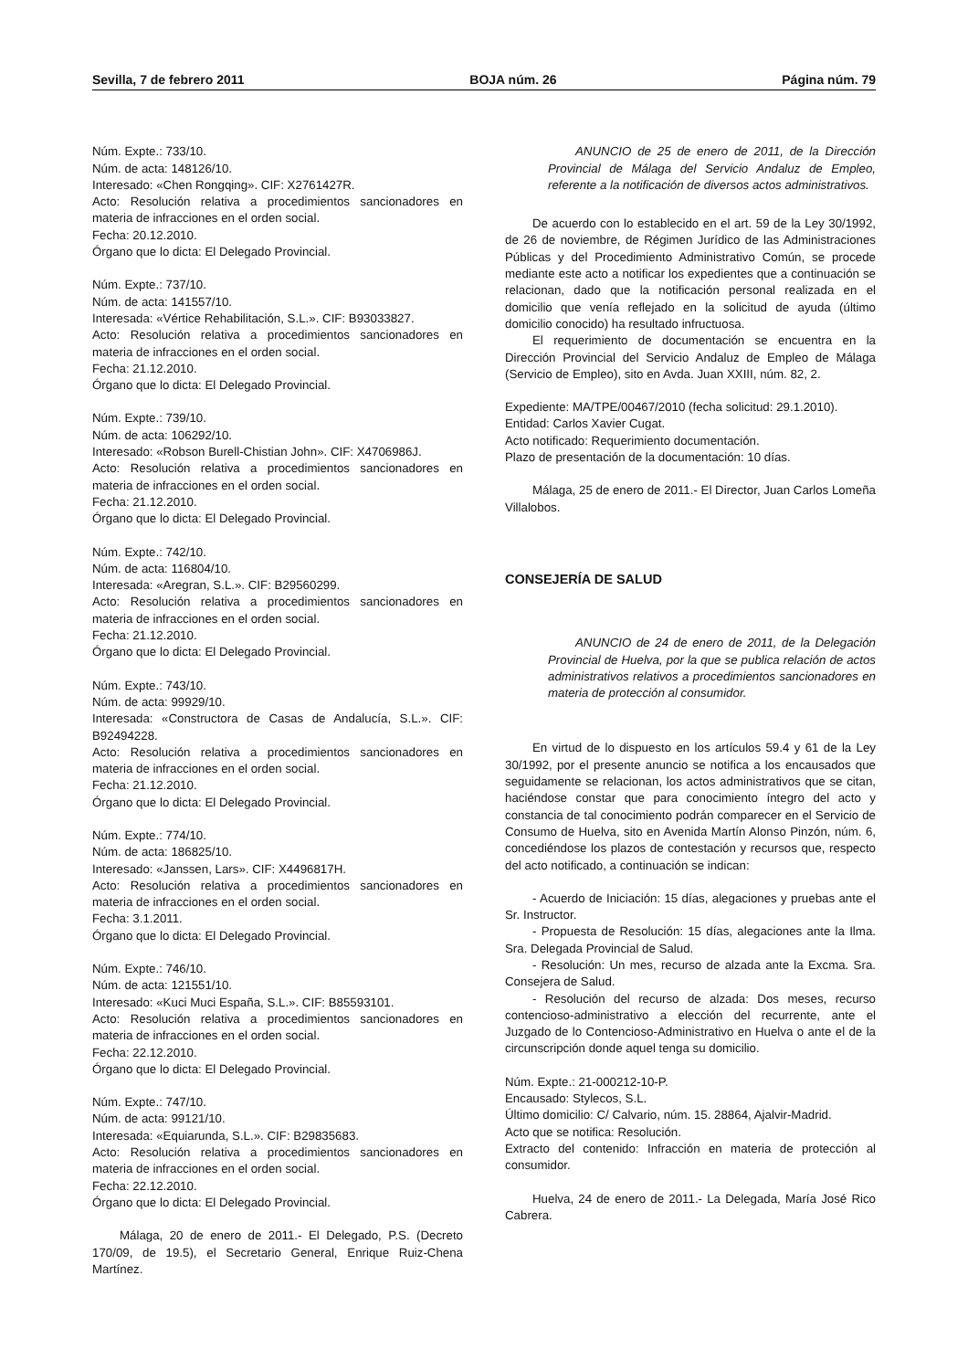Sevilla, 7 de febrero 2011 BOJA núm. 26 Página núm. 79
Núm. Expte.: 733/10.
Núm. de acta: 148126/10.
Interesado: «Chen Rongqing». CIF: X2761427R.
Acto: Resolución relativa a procedimientos sancionadores en materia de infracciones en el orden social.
Fecha: 20.12.2010.
Órgano que lo dicta: El Delegado Provincial.
Núm. Expte.: 737/10.
Núm. de acta: 141557/10.
Interesada: «Vértice Rehabilitación, S.L.». CIF: B93033827.
Acto: Resolución relativa a procedimientos sancionadores en materia de infracciones en el orden social.
Fecha: 21.12.2010.
Órgano que lo dicta: El Delegado Provincial.
Núm. Expte.: 739/10.
Núm. de acta: 106292/10.
Interesado: «Robson Burell-Chistian John». CIF: X4706986J.
Acto: Resolución relativa a procedimientos sancionadores en materia de infracciones en el orden social.
Fecha: 21.12.2010.
Órgano que lo dicta: El Delegado Provincial.
Núm. Expte.: 742/10.
Núm. de acta: 116804/10.
Interesada: «Aregran, S.L.». CIF: B29560299.
Acto: Resolución relativa a procedimientos sancionadores en materia de infracciones en el orden social.
Fecha: 21.12.2010.
Órgano que lo dicta: El Delegado Provincial.
Núm. Expte.: 743/10.
Núm. de acta: 99929/10.
Interesada: «Constructora de Casas de Andalucía, S.L.». CIF: B92494228.
Acto: Resolución relativa a procedimientos sancionadores en materia de infracciones en el orden social.
Fecha: 21.12.2010.
Órgano que lo dicta: El Delegado Provincial.
Núm. Expte.: 774/10.
Núm. de acta: 186825/10.
Interesado: «Janssen, Lars». CIF: X4496817H.
Acto: Resolución relativa a procedimientos sancionadores en materia de infracciones en el orden social.
Fecha: 3.1.2011.
Órgano que lo dicta: El Delegado Provincial.
Núm. Expte.: 746/10.
Núm. de acta: 121551/10.
Interesado: «Kuci Muci España, S.L.». CIF: B85593101.
Acto: Resolución relativa a procedimientos sancionadores en materia de infracciones en el orden social.
Fecha: 22.12.2010.
Órgano que lo dicta: El Delegado Provincial.
Núm. Expte.: 747/10.
Núm. de acta: 99121/10.
Interesada: «Equiarunda, S.L.». CIF: B29835683.
Acto: Resolución relativa a procedimientos sancionadores en materia de infracciones en el orden social.
Fecha: 22.12.2010.
Órgano que lo dicta: El Delegado Provincial.
Málaga, 20 de enero de 2011.- El Delegado, P.S. (Decreto 170/09, de 19.5), el Secretario General, Enrique Ruiz-Chena Martínez.
ANUNCIO de 25 de enero de 2011, de la Dirección Provincial de Málaga del Servicio Andaluz de Empleo, referente a la notificación de diversos actos administrativos.
De acuerdo con lo establecido en el art. 59 de la Ley 30/1992, de 26 de noviembre, de Régimen Jurídico de las Administraciones Públicas y del Procedimiento Administrativo Común, se procede mediante este acto a notificar los expedientes que a continuación se relacionan, dado que la notificación personal realizada en el domicilio que venía reflejado en la solicitud de ayuda (último domicilio conocido) ha resultado infructuosa.
El requerimiento de documentación se encuentra en la Dirección Provincial del Servicio Andaluz de Empleo de Málaga (Servicio de Empleo), sito en Avda. Juan XXIII, núm. 82, 2.
Expediente: MA/TPE/00467/2010 (fecha solicitud: 29.1.2010).
Entidad: Carlos Xavier Cugat.
Acto notificado: Requerimiento documentación.
Plazo de presentación de la documentación: 10 días.
Málaga, 25 de enero de 2011.- El Director, Juan Carlos Lomeña Villalobos.
CONSEJERÍA DE SALUD
ANUNCIO de 24 de enero de 2011, de la Delegación Provincial de Huelva, por la que se publica relación de actos administrativos relativos a procedimientos sancionadores en materia de protección al consumidor.
En virtud de lo dispuesto en los artículos 59.4 y 61 de la Ley 30/1992, por el presente anuncio se notifica a los encausados que seguidamente se relacionan, los actos administrativos que se citan, haciéndose constar que para conocimiento íntegro del acto y constancia de tal conocimiento podrán comparecer en el Servicio de Consumo de Huelva, sito en Avenida Martín Alonso Pinzón, núm. 6, concediéndose los plazos de contestación y recursos que, respecto del acto notificado, a continuación se indican:
- Acuerdo de Iniciación: 15 días, alegaciones y pruebas ante el Sr. Instructor.
- Propuesta de Resolución: 15 días, alegaciones ante la Ilma. Sra. Delegada Provincial de Salud.
- Resolución: Un mes, recurso de alzada ante la Excma. Sra. Consejera de Salud.
- Resolución del recurso de alzada: Dos meses, recurso contencioso-administrativo a elección del recurrente, ante el Juzgado de lo Contencioso-Administrativo en Huelva o ante el de la circunscripción donde aquel tenga su domicilio.
Núm. Expte.: 21-000212-10-P.
Encausado: Stylecos, S.L.
Último domicilio: C/ Calvario, núm. 15. 28864, Ajalvir-Madrid.
Acto que se notifica: Resolución.
Extracto del contenido: Infracción en materia de protección al consumidor.
Huelva, 24 de enero de 2011.- La Delegada, María José Rico Cabrera.